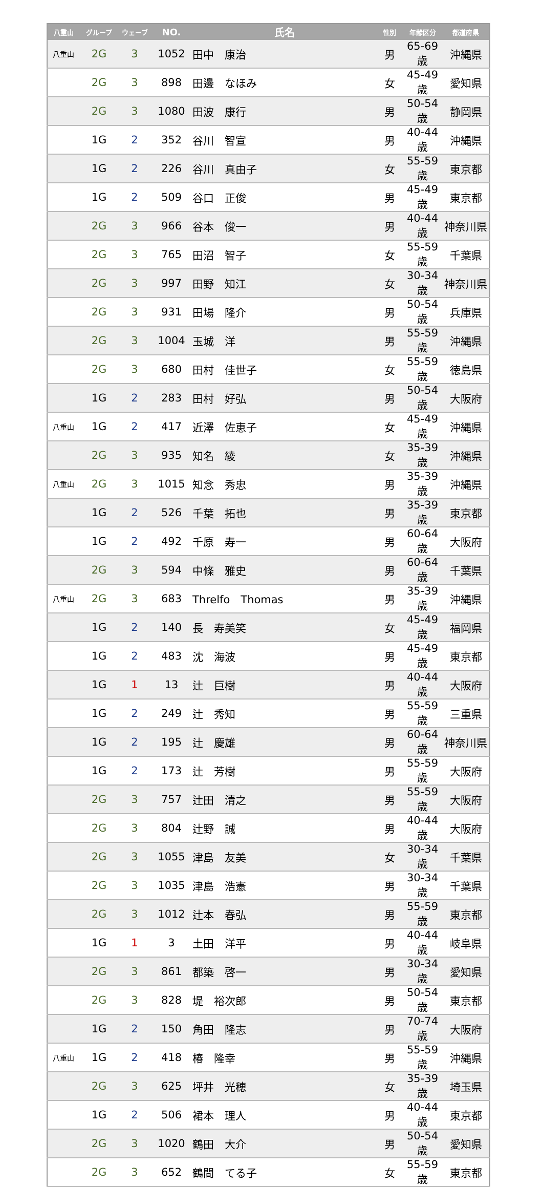| 八重山 | グループ | ウェーブ | NO. | 氏名 | 性別 | 年齢区分 | 都道府県 |
| --- | --- | --- | --- | --- | --- | --- | --- |
| 八重山 | 2G | 3 | 1052 | 田中 康治 | 男 | 65-69歳 | 沖縄県 |
| | 2G | 3 | 898 | 田邊 なほみ | 女 | 45-49歳 | 愛知県 |
| | 2G | 3 | 1080 | 田波 康行 | 男 | 50-54歳 | 静岡県 |
| | 1G | 2 | 352 | 谷川 智宣 | 男 | 40-44歳 | 沖縄県 |
| | 1G | 2 | 226 | 谷川 真由子 | 女 | 55-59歳 | 東京都 |
| | 1G | 2 | 509 | 谷口 正俊 | 男 | 45-49歳 | 東京都 |
| | 2G | 3 | 966 | 谷本 俊一 | 男 | 40-44歳 | 神奈川県 |
| | 2G | 3 | 765 | 田沼 智子 | 女 | 55-59歳 | 千葉県 |
| | 2G | 3 | 997 | 田野 知江 | 女 | 30-34歳 | 神奈川県 |
| | 2G | 3 | 931 | 田場 隆介 | 男 | 50-54歳 | 兵庫県 |
| | 2G | 3 | 1004 | 玉城 洋 | 男 | 55-59歳 | 沖縄県 |
| | 2G | 3 | 680 | 田村 佳世子 | 女 | 55-59歳 | 徳島県 |
| | 1G | 2 | 283 | 田村 好弘 | 男 | 50-54歳 | 大阪府 |
| 八重山 | 1G | 2 | 417 | 近澤 佐恵子 | 女 | 45-49歳 | 沖縄県 |
| | 2G | 3 | 935 | 知名 綾 | 女 | 35-39歳 | 沖縄県 |
| 八重山 | 2G | 3 | 1015 | 知念 秀忠 | 男 | 35-39歳 | 沖縄県 |
| | 1G | 2 | 526 | 千葉 拓也 | 男 | 35-39歳 | 東京都 |
| | 1G | 2 | 492 | 千原 寿一 | 男 | 60-64歳 | 大阪府 |
| | 2G | 3 | 594 | 中條 雅史 | 男 | 60-64歳 | 千葉県 |
| 八重山 | 2G | 3 | 683 | Threlfo Thomas | 男 | 35-39歳 | 沖縄県 |
| | 1G | 2 | 140 | 長 寿美笑 | 女 | 45-49歳 | 福岡県 |
| | 1G | 2 | 483 | 沈 海波 | 男 | 45-49歳 | 東京都 |
| | 1G | 1 | 13 | 辻 巨樹 | 男 | 40-44歳 | 大阪府 |
| | 1G | 2 | 249 | 辻 秀知 | 男 | 55-59歳 | 三重県 |
| | 1G | 2 | 195 | 辻 慶雄 | 男 | 60-64歳 | 神奈川県 |
| | 1G | 2 | 173 | 辻 芳樹 | 男 | 55-59歳 | 大阪府 |
| | 2G | 3 | 757 | 辻田 清之 | 男 | 55-59歳 | 大阪府 |
| | 2G | 3 | 804 | 辻野 誠 | 男 | 40-44歳 | 大阪府 |
| | 2G | 3 | 1055 | 津島 友美 | 女 | 30-34歳 | 千葉県 |
| | 2G | 3 | 1035 | 津島 浩憲 | 男 | 30-34歳 | 千葉県 |
| | 2G | 3 | 1012 | 辻本 春弘 | 男 | 55-59歳 | 東京都 |
| | 1G | 1 | 3 | 土田 洋平 | 男 | 40-44歳 | 岐阜県 |
| | 2G | 3 | 861 | 都築 啓一 | 男 | 30-34歳 | 愛知県 |
| | 2G | 3 | 828 | 堤 裕次郎 | 男 | 50-54歳 | 東京都 |
| | 1G | 2 | 150 | 角田 隆志 | 男 | 70-74歳 | 大阪府 |
| 八重山 | 1G | 2 | 418 | 椿 隆幸 | 男 | 55-59歳 | 沖縄県 |
| | 2G | 3 | 625 | 坪井 光穂 | 女 | 35-39歳 | 埼玉県 |
| | 1G | 2 | 506 | 裙本 理人 | 男 | 40-44歳 | 東京都 |
| | 2G | 3 | 1020 | 鶴田 大介 | 男 | 50-54歳 | 愛知県 |
| | 2G | 3 | 652 | 鶴間 てる子 | 女 | 55-59歳 | 東京都 |